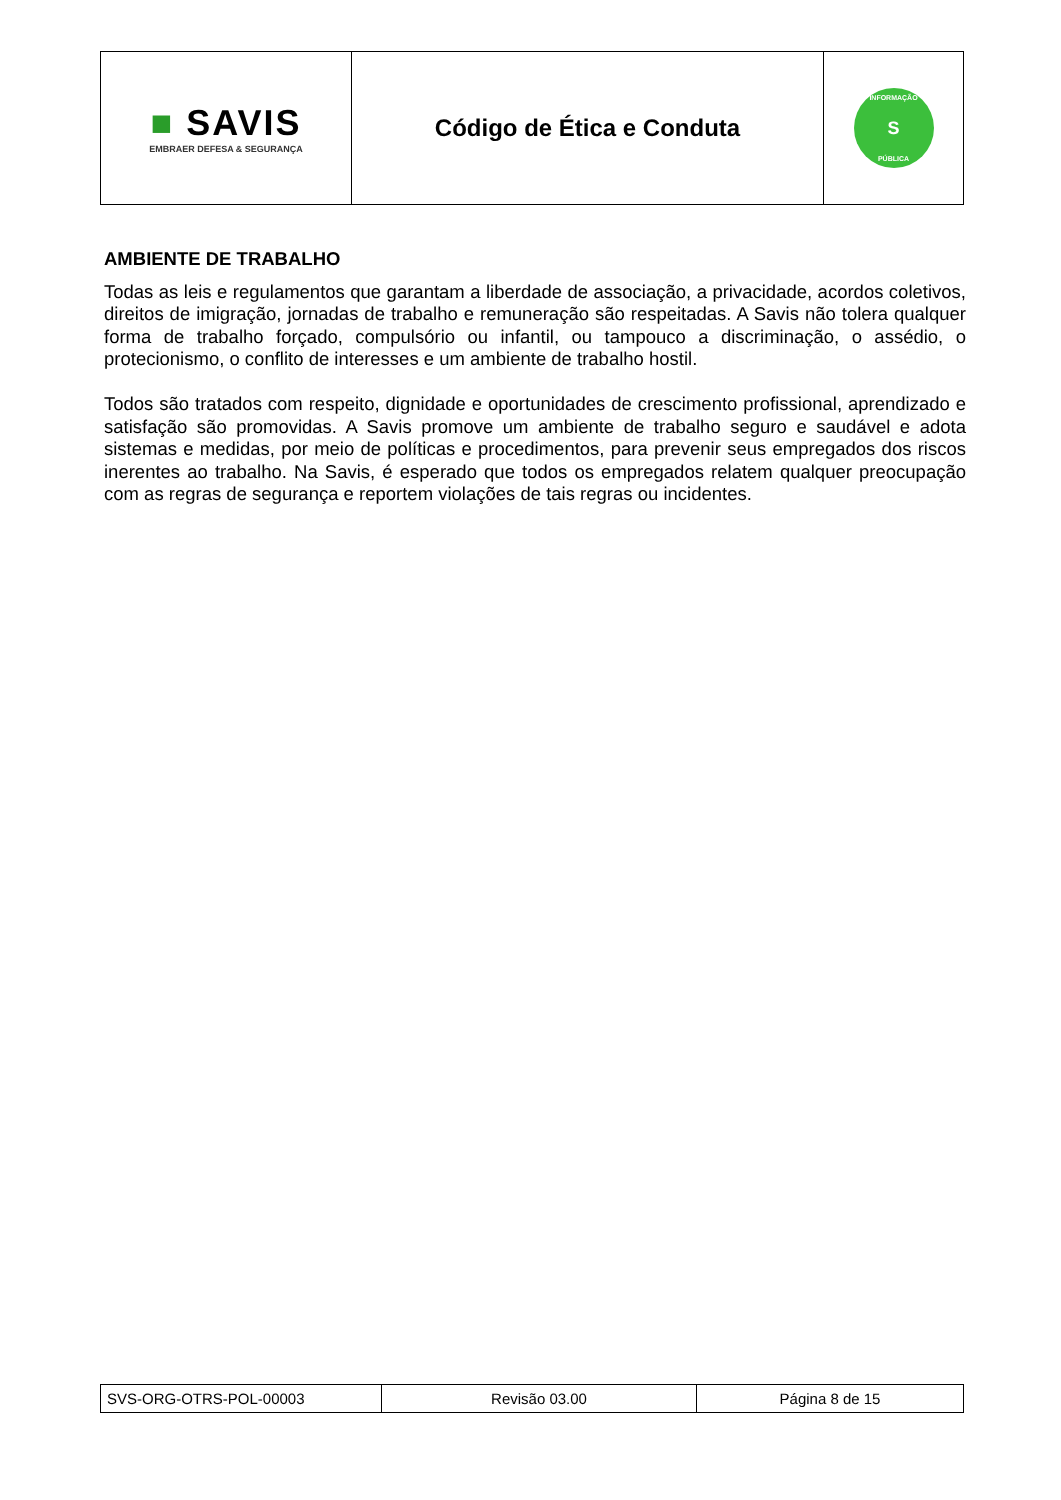| ■ SAVIS EMBRAER DEFESA & SEGURANÇA | Código de Ética e Conduta | INFORMAÇÃO S PÚBLICA |
AMBIENTE DE TRABALHO
Todas as leis e regulamentos que garantam a liberdade de associação, a privacidade, acordos coletivos, direitos de imigração, jornadas de trabalho e remuneração são respeitadas. A Savis não tolera qualquer forma de trabalho forçado, compulsório ou infantil, ou tampouco a discriminação, o assédio, o protecionismo, o conflito de interesses e um ambiente de trabalho hostil.
Todos são tratados com respeito, dignidade e oportunidades de crescimento profissional, aprendizado e satisfação são promovidas. A Savis promove um ambiente de trabalho seguro e saudável e adota sistemas e medidas, por meio de políticas e procedimentos, para prevenir seus empregados dos riscos inerentes ao trabalho. Na Savis, é esperado que todos os empregados relatem qualquer preocupação com as regras de segurança e reportem violações de tais regras ou incidentes.
| SVS-ORG-OTRS-POL-00003 | Revisão 03.00 | Página 8 de 15 |